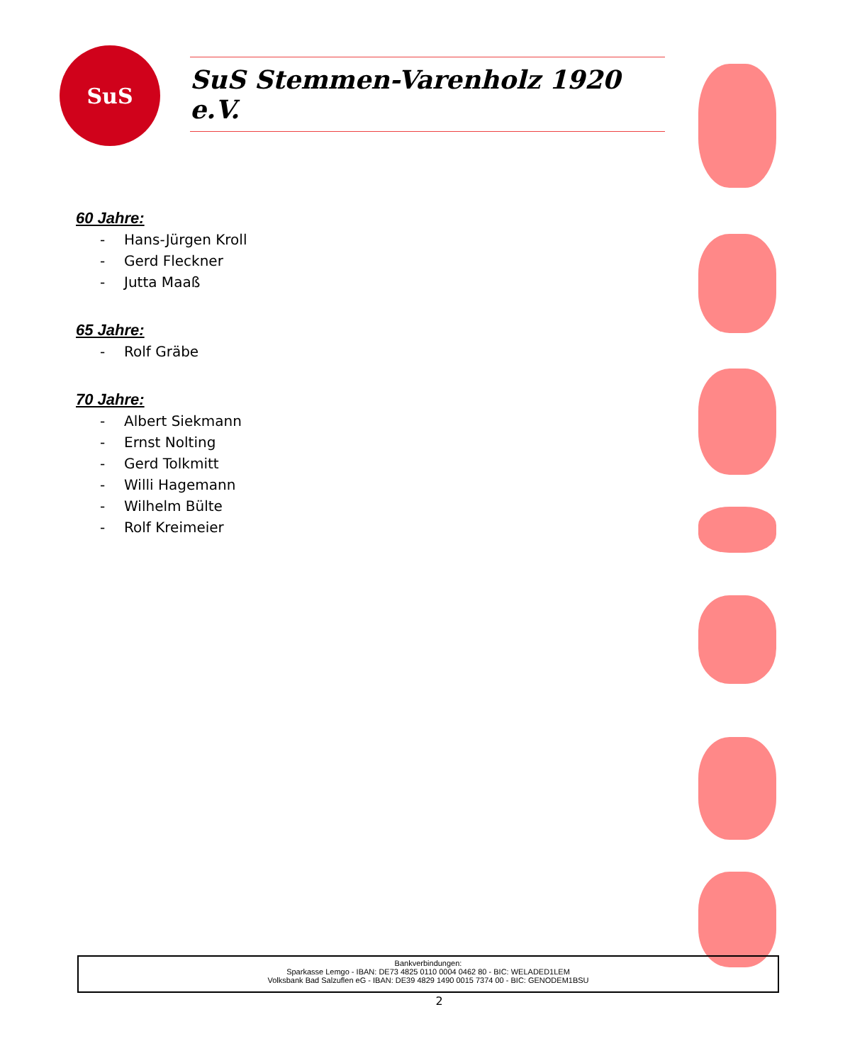SuS SuS Stemmen-Varenholz 1920 e.V.
60 Jahre:
- Hans-Jürgen Kroll
- Gerd Fleckner
- Jutta Maaß
65 Jahre:
- Rolf Gräbe
70 Jahre:
- Albert Siekmann
- Ernst Nolting
- Gerd Tolkmitt
- Willi Hagemann
- Wilhelm Bülte
- Rolf Kreimeier
Bankverbindungen:
Sparkasse Lemgo - IBAN: DE73 4825 0110 0004 0462 80 - BIC: WELADED1LEM
Volksbank Bad Salzuflen eG - IBAN: DE39 4829 1490 0015 7374 00 - BIC: GENODEM1BSU
2